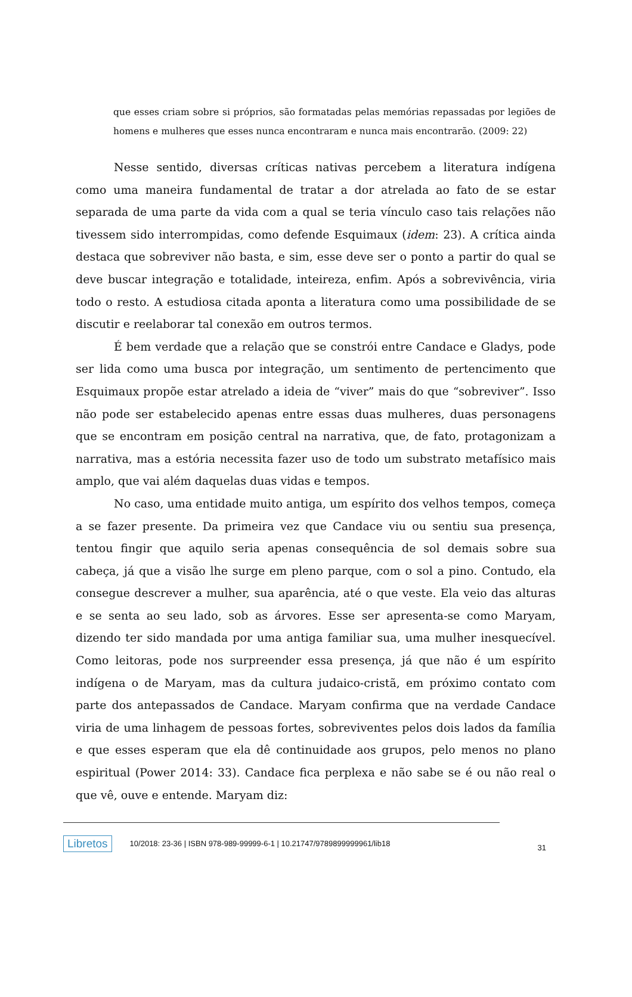que esses criam sobre si próprios, são formatadas pelas memórias repassadas por legiões de homens e mulheres que esses nunca encontraram e nunca mais encontrarão. (2009: 22)
Nesse sentido, diversas críticas nativas percebem a literatura indígena como uma maneira fundamental de tratar a dor atrelada ao fato de se estar separada de uma parte da vida com a qual se teria vínculo caso tais relações não tivessem sido interrompidas, como defende Esquimaux (idem: 23). A crítica ainda destaca que sobreviver não basta, e sim, esse deve ser o ponto a partir do qual se deve buscar integração e totalidade, inteireza, enfim. Após a sobrevivência, viria todo o resto. A estudiosa citada aponta a literatura como uma possibilidade de se discutir e reelaborar tal conexão em outros termos.
É bem verdade que a relação que se constrói entre Candace e Gladys, pode ser lida como uma busca por integração, um sentimento de pertencimento que Esquimaux propõe estar atrelado a ideia de “viver” mais do que “sobreviver”. Isso não pode ser estabelecido apenas entre essas duas mulheres, duas personagens que se encontram em posição central na narrativa, que, de fato, protagonizam a narrativa, mas a estória necessita fazer uso de todo um substrato metafísico mais amplo, que vai além daquelas duas vidas e tempos.
No caso, uma entidade muito antiga, um espírito dos velhos tempos, começa a se fazer presente. Da primeira vez que Candace viu ou sentiu sua presença, tentou fingir que aquilo seria apenas consequência de sol demais sobre sua cabeça, já que a visão lhe surge em pleno parque, com o sol a pino. Contudo, ela consegue descrever a mulher, sua aparência, até o que veste. Ela veio das alturas e se senta ao seu lado, sob as árvores. Esse ser apresenta-se como Maryam, dizendo ter sido mandada por uma antiga familiar sua, uma mulher inesquecível. Como leitoras, pode nos surpreender essa presença, já que não é um espírito indígena o de Maryam, mas da cultura judaico-cristã, em próximo contato com parte dos antepassados de Candace. Maryam confirma que na verdade Candace viria de uma linhagem de pessoas fortes, sobreviventes pelos dois lados da família e que esses esperam que ela dê continuidade aos grupos, pelo menos no plano espiritual (Power 2014: 33). Candace fica perplexa e não sabe se é ou não real o que vê, ouve e entende. Maryam diz:
Libretos 10/2018: 23-36 | ISBN 978-989-99999-6-1 | 10.21747/9789899999961/lib18 31